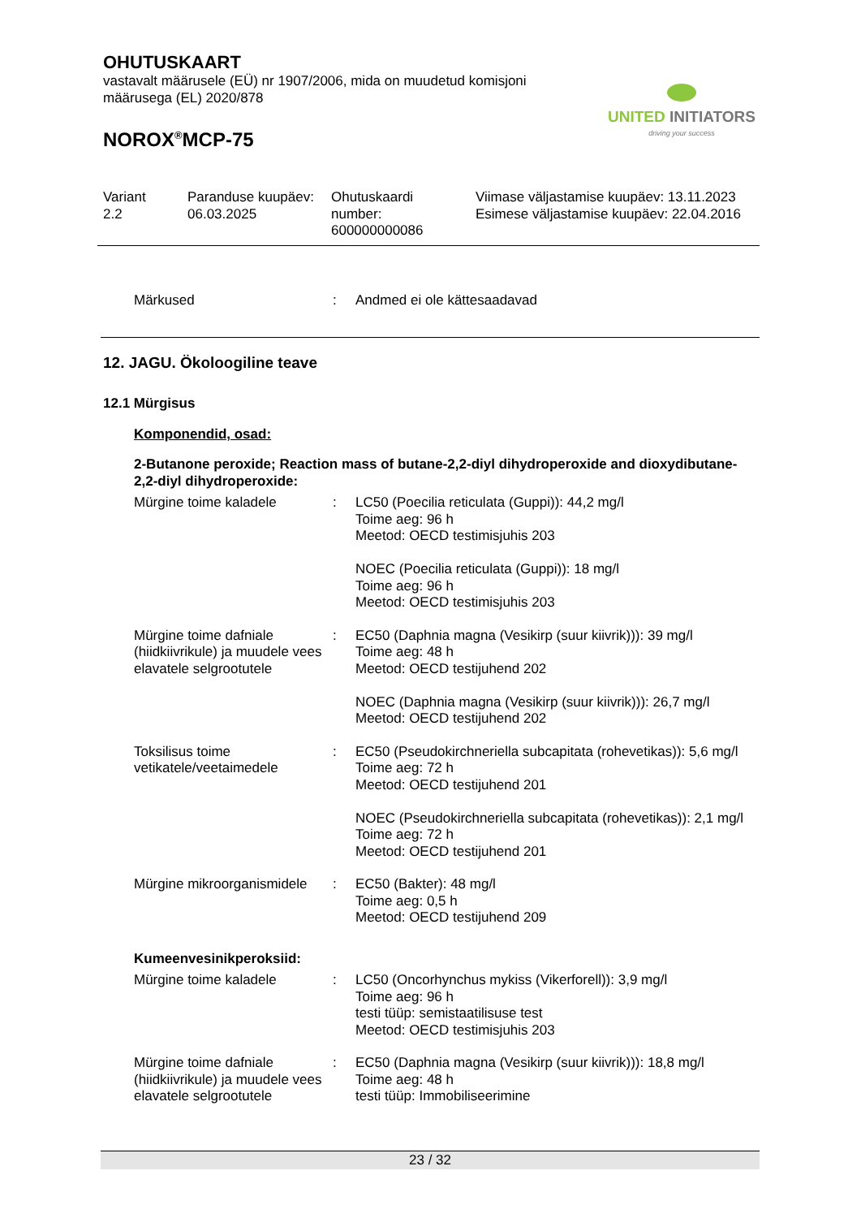OHUTUSKAART
vastavalt määrusele (EÜ) nr 1907/2006, mida on muudetud komisjoni määrusega (EL) 2020/878
NOROX<sup>®</sup>MCP-75
UNITED INITIATORS
driving your success
Variant
2.2
Paranduse kuupäev:
06.03.2025
Ohutuskaardi
number:
600000000086
Viimase väljastamise kuupäev: 13.11.2023
Esimese väljastamise kuupäev: 22.04.2016
Märkused : Andmed ei ole kättesaadavad
12. JAGU. Ökoloogiline teave
12.1 Mürgisus
Komponendid, osad:
2-Butanone peroxide; Reaction mass of butane-2,2-diyl dihydroperoxide and dioxydibutane-2,2-diyl dihydroperoxide:
Mürgine toime kaladele : LC50 (Poecilia reticulata (Guppi)): 44,2 mg/l
Toime aeg: 96 h
Meetod: OECD testimisjuhis 203
NOEC (Poecilia reticulata (Guppi)): 18 mg/l
Toime aeg: 96 h
Meetod: OECD testimisjuhis 203
Mürgine toime dafniale (hiidkiivrikule) ja muudele vees elavatele selgrootutele
: EC50 (Daphnia magna (Vesikirp (suur kiivrik))): 39 mg/l
Toime aeg: 48 h
Meetod: OECD testijuhend 202
NOEC (Daphnia magna (Vesikirp (suur kiivrik))): 26,7 mg/l
Meetod: OECD testijuhend 202
Toksilisus toime vetikatele/veetaimedele
: EC50 (Pseudokirchneriella subcapitata (rohevetikas)): 5,6 mg/l
Toime aeg: 72 h
Meetod: OECD testijuhend 201
NOEC (Pseudokirchneriella subcapitata (rohevetikas)): 2,1 mg/l
Toime aeg: 72 h
Meetod: OECD testijuhend 201
Mürgine mikroorganismidele
: EC50 (Bakter): 48 mg/l
Toime aeg: 0,5 h
Meetod: OECD testijuhend 209
Kumeenvesinikperoksiid:
Mürgine toime kaladele : LC50 (Oncorhynchus mykiss (Vikerforell)): 3,9 mg/l
Toime aeg: 96 h
testi tüüp: semistaatilisuse test
Meetod: OECD testimisjuhis 203
Mürgine toime dafniale (hiidkiivrikule) ja muudele vees elavatele selgrootutele
: EC50 (Daphnia magna (Vesikirp (suur kiivrik))): 18,8 mg/l
Toime aeg: 48 h
testi tüüp: Immobiliseerimine
23 / 32